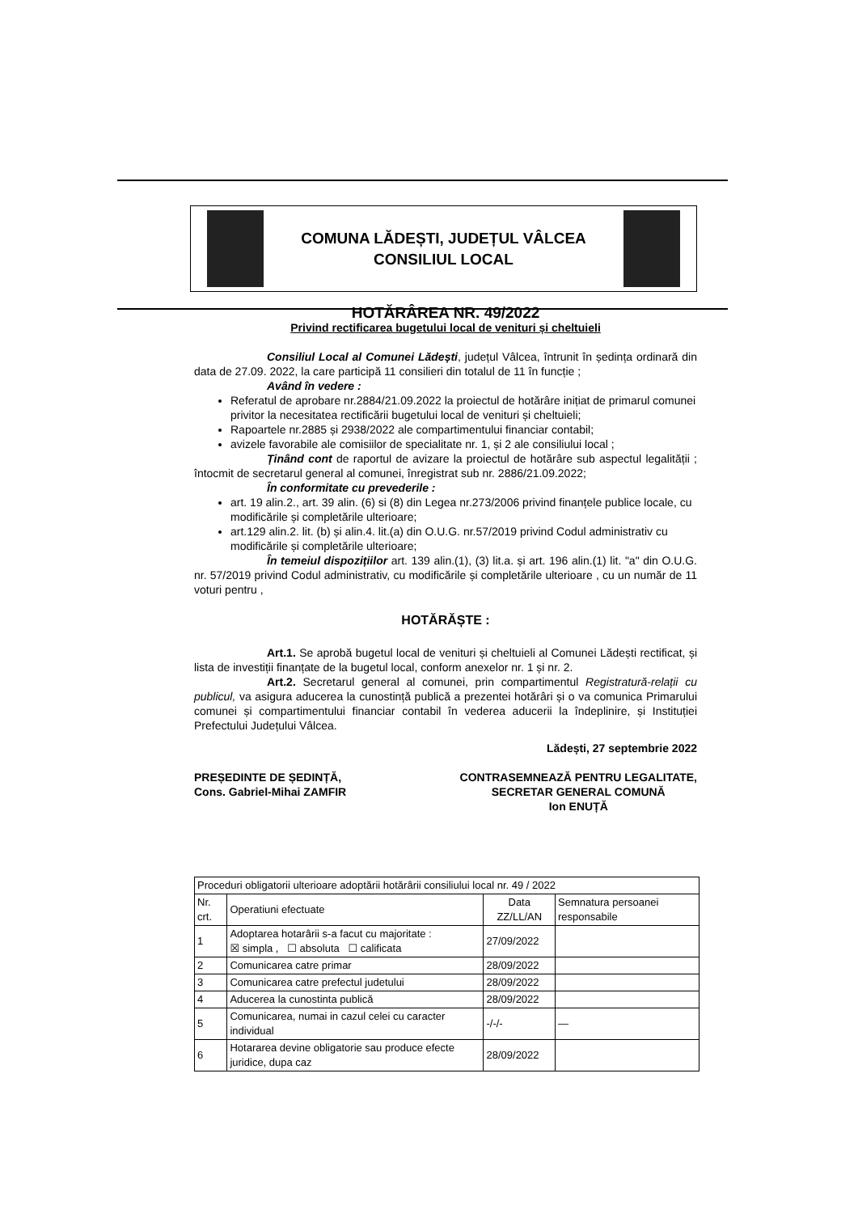COMUNA LĂDEȘTI, JUDEȚUL VÂLCEA
CONSILIUL LOCAL
HOTĂRÂREA NR. 49/2022
Privind rectificarea bugetului local de venituri și cheltuieli
Consiliul Local al Comunei Lădești, județul Vâlcea, întrunit în ședința ordinară din data de 27.09. 2022, la care participă 11 consilieri din totalul de 11 în funcție ;
Având în vedere :
Referatul de aprobare nr.2884/21.09.2022 la proiectul de hotărâre inițiat de primarul comunei privitor la necesitatea rectificării bugetului local de venituri și cheltuieli;
Rapoartele nr.2885 și 2938/2022 ale compartimentului financiar contabil;
avizele favorabile ale comisiilor de specialitate nr. 1, și 2 ale consiliului local ;
Ținând cont de raportul de avizare la proiectul de hotărâre sub aspectul legalității ; întocmit de secretarul general al comunei, înregistrat sub nr. 2886/21.09.2022;
În conformitate cu prevederile :
art. 19 alin.2., art. 39 alin. (6) si (8) din Legea nr.273/2006 privind finanțele publice locale, cu modificările și completările ulterioare;
art.129 alin.2. lit. (b) și alin.4. lit.(a) din O.U.G. nr.57/2019 privind Codul administrativ cu modificările și completările ulterioare;
În temeiul dispozițiilor art. 139 alin.(1), (3) lit.a. și art. 196 alin.(1) lit. "a" din O.U.G. nr. 57/2019 privind Codul administrativ, cu modificările și completările ulterioare , cu un număr de 11 voturi pentru ,
HOTĂRĂȘTE :
Art.1. Se aprobă bugetul local de venituri și cheltuieli al Comunei Lădești rectificat, și lista de investiții finanțate de la bugetul local, conform anexelor nr. 1 și nr. 2.
Art.2. Secretarul general al comunei, prin compartimentul Registratură-relații cu publicul, va asigura aducerea la cunostință publică a prezentei hotărâri și o va comunica Primarului comunei și compartimentului financiar contabil în vederea aducerii la îndeplinire, și Instituției Prefectului Județului Vâlcea.
Lădești, 27 septembrie 2022
PREȘEDINTE DE ȘEDINȚĂ,
Cons. Gabriel-Mihai ZAMFIR
CONTRASEMNEAZĂ PENTRU LEGALITATE,
SECRETAR GENERAL COMUNĂ
Ion ENUȚĂ
| Proceduri obligatorii ulterioare adoptării hotărârii consiliului local nr. 49 / 2022 | | | |
| Nr. crt. | Operatiuni efectuate | Data ZZ/LL/AN | Semnatura persoanei responsabile |
| 1 | Adoptarea hotarârii s-a facut cu majoritate : ☒ simpla , ☐ absoluta ☐ calificata | 27/09/2022 | |
| 2 | Comunicarea catre primar | 28/09/2022 | |
| 3 | Comunicarea catre prefectul judetului | 28/09/2022 | |
| 4 | Aducerea la cunostinta publică | 28/09/2022 | |
| 5 | Comunicarea, numai in cazul celei cu caracter individual | -/-/- | — |
| 6 | Hotararea devine obligatorie sau produce efecte juridice, dupa caz | 28/09/2022 | |